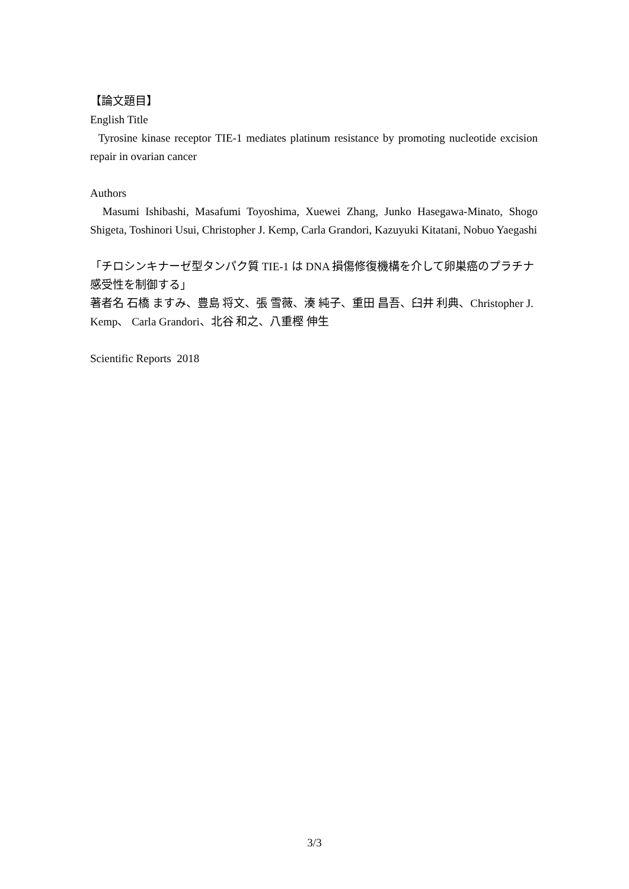【論文題目】
English Title
Tyrosine kinase receptor TIE-1 mediates platinum resistance by promoting nucleotide excision repair in ovarian cancer
Authors
Masumi Ishibashi, Masafumi Toyoshima, Xuewei Zhang, Junko Hasegawa-Minato, Shogo Shigeta, Toshinori Usui, Christopher J. Kemp, Carla Grandori, Kazuyuki Kitatani, Nobuo Yaegashi
「チロシンキナーゼ型タンパク質 TIE-1 は DNA 損傷修復機構を介して卵巣癌のプラチナ感受性を制御する」
著者名 石橋 ますみ、豊島 将文、張 雪薇、湊 純子、重田 昌吾、臼井 利典、Christopher J. Kemp、 Carla Grandori、北谷 和之、八重樫 伸生
Scientific Reports 2018
3/3